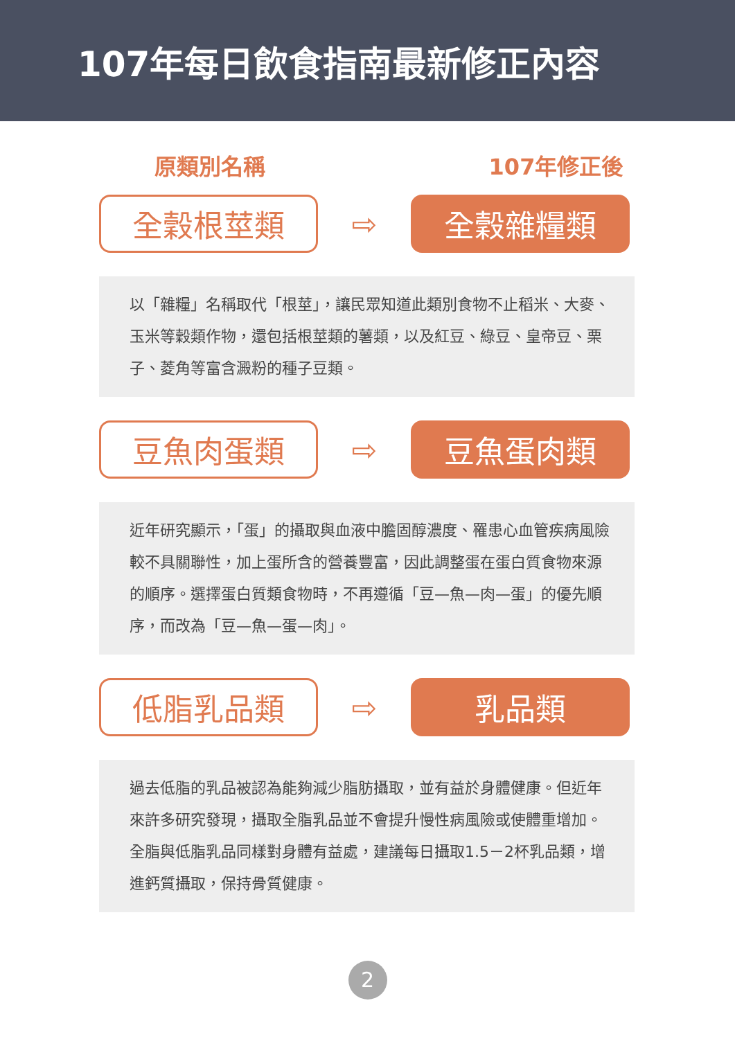107年每日飲食指南最新修正內容
原類別名稱 107年修正後
全穀根莖類
⇨
全穀雜糧類
以「雜糧」名稱取代「根莖」，讓民眾知道此類別食物不止稻米、大麥、玉米等穀類作物，還包括根莖類的薯類，以及紅豆、綠豆、皇帝豆、栗子、菱角等富含澱粉的種子豆類。
豆魚肉蛋類
⇨
豆魚蛋肉類
近年研究顯示，「蛋」的攝取與血液中膽固醇濃度、罹患心血管疾病風險較不具關聯性，加上蛋所含的營養豐富，因此調整蛋在蛋白質食物來源的順序。選擇蛋白質類食物時，不再遵循「豆—魚—肉—蛋」的優先順序，而改為「豆—魚—蛋—肉」。
低脂乳品類
⇨
乳品類
過去低脂的乳品被認為能夠減少脂肪攝取，並有益於身體健康。但近年來許多研究發現，攝取全脂乳品並不會提升慢性病風險或使體重增加。全脂與低脂乳品同樣對身體有益處，建議每日攝取1.5－2杯乳品類，增進鈣質攝取，保持骨質健康。
2